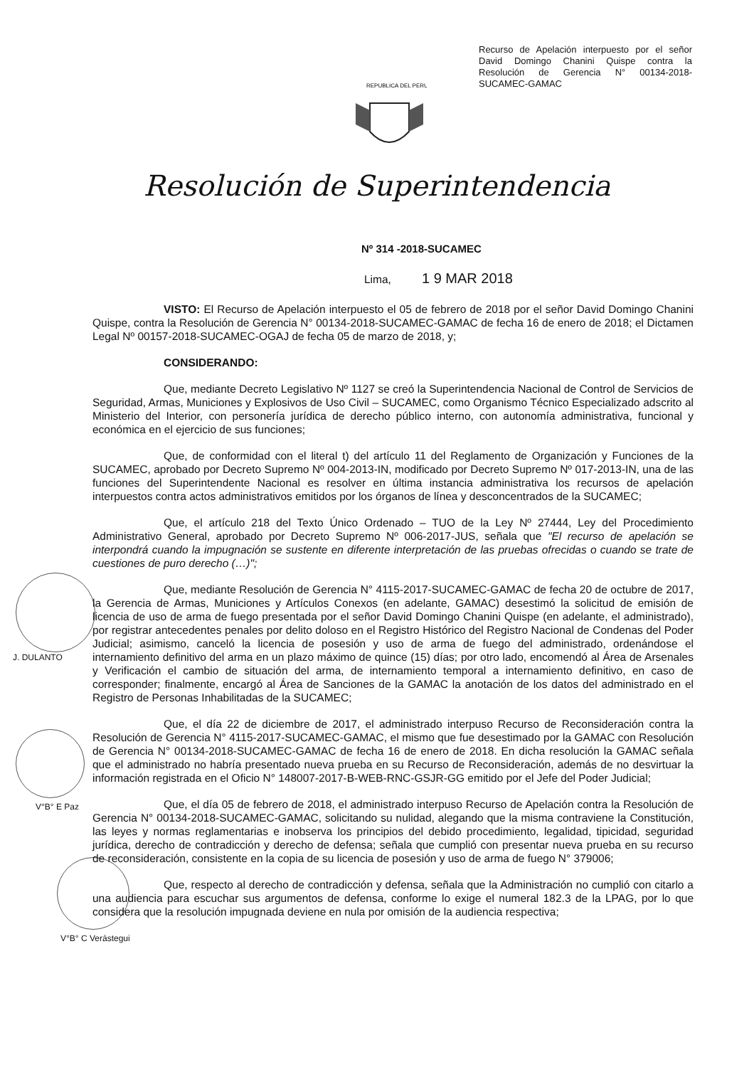Recurso de Apelación interpuesto por el señor David Domingo Chanini Quispe contra la Resolución de Gerencia N° 00134-2018-SUCAMEC-GAMAC
REPUBLICA DEL PERU
Resolución de Superintendencia
Nº 314 -2018-SUCAMEC
Lima, 1 9 MAR 2018
J. DULANTO
V°B° E Paz
V°B° C Verástegui
VISTO: El Recurso de Apelación interpuesto el 05 de febrero de 2018 por el señor David Domingo Chanini Quispe, contra la Resolución de Gerencia N° 00134-2018-SUCAMEC-GAMAC de fecha 16 de enero de 2018; el Dictamen Legal Nº 00157-2018-SUCAMEC-OGAJ de fecha 05 de marzo de 2018, y;
CONSIDERANDO:
Que, mediante Decreto Legislativo Nº 1127 se creó la Superintendencia Nacional de Control de Servicios de Seguridad, Armas, Municiones y Explosivos de Uso Civil – SUCAMEC, como Organismo Técnico Especializado adscrito al Ministerio del Interior, con personería jurídica de derecho público interno, con autonomía administrativa, funcional y económica en el ejercicio de sus funciones;
Que, de conformidad con el literal t) del artículo 11 del Reglamento de Organización y Funciones de la SUCAMEC, aprobado por Decreto Supremo Nº 004-2013-IN, modificado por Decreto Supremo Nº 017-2013-IN, una de las funciones del Superintendente Nacional es resolver en última instancia administrativa los recursos de apelación interpuestos contra actos administrativos emitidos por los órganos de línea y desconcentrados de la SUCAMEC;
Que, el artículo 218 del Texto Único Ordenado – TUO de la Ley Nº 27444, Ley del Procedimiento Administrativo General, aprobado por Decreto Supremo Nº 006-2017-JUS, señala que "El recurso de apelación se interpondrá cuando la impugnación se sustente en diferente interpretación de las pruebas ofrecidas o cuando se trate de cuestiones de puro derecho (…)";
Que, mediante Resolución de Gerencia N° 4115-2017-SUCAMEC-GAMAC de fecha 20 de octubre de 2017, la Gerencia de Armas, Municiones y Artículos Conexos (en adelante, GAMAC) desestimó la solicitud de emisión de licencia de uso de arma de fuego presentada por el señor David Domingo Chanini Quispe (en adelante, el administrado), por registrar antecedentes penales por delito doloso en el Registro Histórico del Registro Nacional de Condenas del Poder Judicial; asimismo, canceló la licencia de posesión y uso de arma de fuego del administrado, ordenándose el internamiento definitivo del arma en un plazo máximo de quince (15) días; por otro lado, encomendó al Área de Arsenales y Verificación el cambio de situación del arma, de internamiento temporal a internamiento definitivo, en caso de corresponder; finalmente, encargó al Área de Sanciones de la GAMAC la anotación de los datos del administrado en el Registro de Personas Inhabilitadas de la SUCAMEC;
Que, el día 22 de diciembre de 2017, el administrado interpuso Recurso de Reconsideración contra la Resolución de Gerencia N° 4115-2017-SUCAMEC-GAMAC, el mismo que fue desestimado por la GAMAC con Resolución de Gerencia N° 00134-2018-SUCAMEC-GAMAC de fecha 16 de enero de 2018. En dicha resolución la GAMAC señala que el administrado no habría presentado nueva prueba en su Recurso de Reconsideración, además de no desvirtuar la información registrada en el Oficio N° 148007-2017-B-WEB-RNC-GSJR-GG emitido por el Jefe del Poder Judicial;
Que, el día 05 de febrero de 2018, el administrado interpuso Recurso de Apelación contra la Resolución de Gerencia N° 00134-2018-SUCAMEC-GAMAC, solicitando su nulidad, alegando que la misma contraviene la Constitución, las leyes y normas reglamentarias e inobserva los principios del debido procedimiento, legalidad, tipicidad, seguridad jurídica, derecho de contradicción y derecho de defensa; señala que cumplió con presentar nueva prueba en su recurso de reconsideración, consistente en la copia de su licencia de posesión y uso de arma de fuego N° 379006;
Que, respecto al derecho de contradicción y defensa, señala que la Administración no cumplió con citarlo a una audiencia para escuchar sus argumentos de defensa, conforme lo exige el numeral 182.3 de la LPAG, por lo que considera que la resolución impugnada deviene en nula por omisión de la audiencia respectiva;